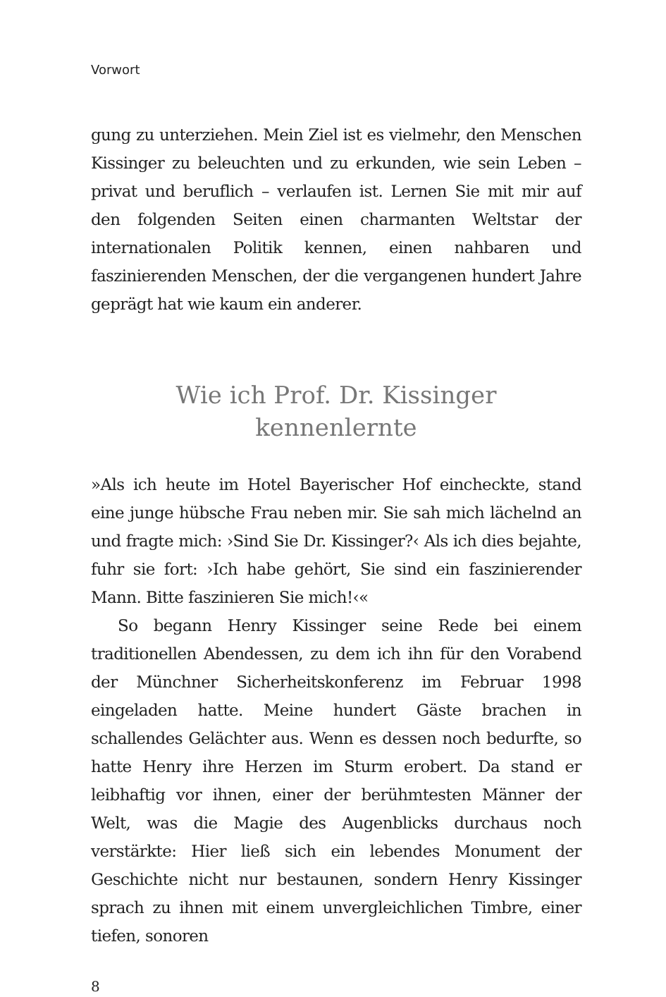Vorwort
gung zu unterziehen. Mein Ziel ist es vielmehr, den Menschen Kissinger zu beleuchten und zu erkunden, wie sein Leben – privat und beruflich – verlaufen ist. Lernen Sie mit mir auf den folgenden Seiten einen charmanten Weltstar der internationalen Politik kennen, einen nahbaren und faszinierenden Menschen, der die vergangenen hundert Jahre geprägt hat wie kaum ein anderer.
Wie ich Prof. Dr. Kissinger
kennenlernte
»Als ich heute im Hotel Bayerischer Hof eincheckte, stand eine junge hübsche Frau neben mir. Sie sah mich lächelnd an und fragte mich: ›Sind Sie Dr. Kissinger?‹ Als ich dies bejahte, fuhr sie fort: ›Ich habe gehört, Sie sind ein faszinierender Mann. Bitte faszinieren Sie mich!‹«
So begann Henry Kissinger seine Rede bei einem traditionellen Abendessen, zu dem ich ihn für den Vorabend der Münchner Sicherheitskonferenz im Februar 1998 eingeladen hatte. Meine hundert Gäste brachen in schallendes Gelächter aus. Wenn es dessen noch bedurfte, so hatte Henry ihre Herzen im Sturm erobert. Da stand er leibhaftig vor ihnen, einer der berühmtesten Männer der Welt, was die Magie des Augenblicks durchaus noch verstärkte: Hier ließ sich ein lebendes Monument der Geschichte nicht nur bestaunen, sondern Henry Kissinger sprach zu ihnen mit einem unvergleichlichen Timbre, einer tiefen, sonoren
8